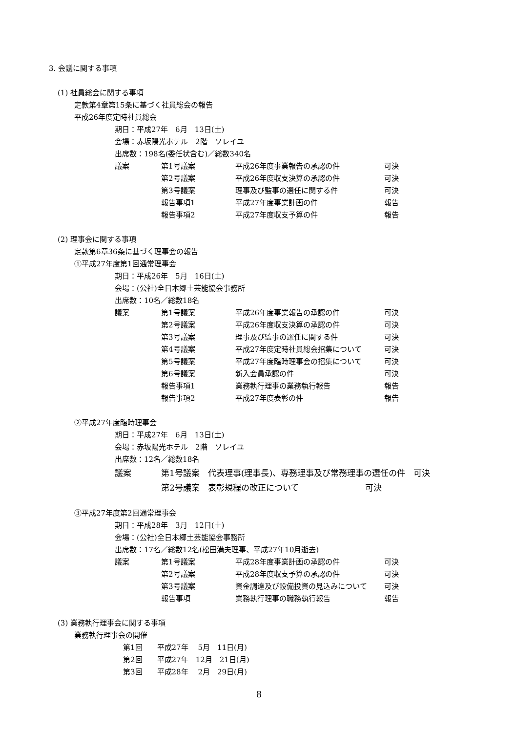3. 会議に関する事項
(1) 社員総会に関する事項
定款第4章第15条に基づく社員総会の報告
平成26年度定時社員総会
期日：平成27年　6月　13日(土)
会場：赤坂陽光ホテル　2階　ソレイユ
出席数：198名(委任状含む)／総数340名
| 議案 | 第1号議案 | 平成26年度事業報告の承認の件 | 可決 |
| | 第2号議案 | 平成26年度収支決算の承認の件 | 可決 |
| | 第3号議案 | 理事及び監事の選任に関する件 | 可決 |
| | 報告事項1 | 平成27年度事業計画の件 | 報告 |
| | 報告事項2 | 平成27年度収支予算の件 | 報告 |
(2) 理事会に関する事項
定款第6章36条に基づく理事会の報告
①平成27年度第1回通常理事会
期日：平成26年　5月　16日(土)
会場：(公社)全日本郷土芸能協会事務所
出席数：10名／総数18名
| 議案 | 第1号議案 | 平成26年度事業報告の承認の件 | 可決 |
| | 第2号議案 | 平成26年度収支決算の承認の件 | 可決 |
| | 第3号議案 | 理事及び監事の選任に関する件 | 可決 |
| | 第4号議案 | 平成27年度定時社員総会招集について | 可決 |
| | 第5号議案 | 平成27年度臨時理事会の招集について | 可決 |
| | 第6号議案 | 新入会員承認の件 | 可決 |
| | 報告事項1 | 業務執行理事の業務執行報告 | 報告 |
| | 報告事項2 | 平成27年度表彰の件 | 報告 |
②平成27年度臨時理事会
期日：平成27年　6月　13日(土)
会場：赤坂陽光ホテル　2階　ソレイユ
出席数：12名／総数18名
| 議案 | 第1号議案 | 代表理事(理事長)、専務理事及び常務理事の選任の件 可決 |
| | 第2号議案 | 表彰規程の改正について 可決 |
③平成27年度第2回通常理事会
期日：平成28年　3月　12日(土)
会場：(公社)全日本郷土芸能協会事務所
出席数：17名／総数12名(松田満夫理事、平成27年10月逝去)
| 議案 | 第1号議案 | 平成28年度事業計画の承認の件 | 可決 |
| | 第2号議案 | 平成28年度収支予算の承認の件 | 可決 |
| | 第3号議案 | 資金調達及び設備投資の見込みについて | 可決 |
| | 報告事項 | 業務執行理事の職務執行報告 | 報告 |
(3) 業務執行理事会に関する事項
業務執行理事会の開催
第1回　　平成27年　 5月　11日(月)
第2回　　平成27年　12月　21日(月)
第3回　　平成28年　 2月　29日(月)
8